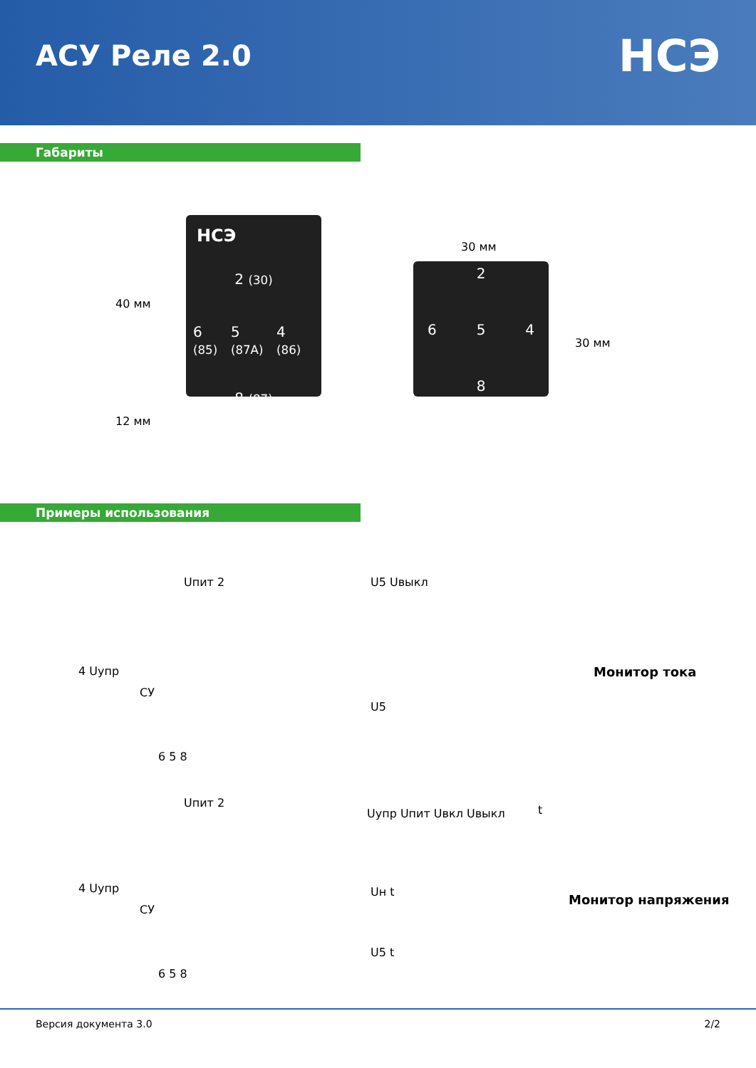АСУ Реле 2.0
НСЭ
Габариты
40 мм
12 мм
НСЭ
2 (30)
6 (85) 5 (87A) 4 (86)
8 (87)
30 мм
30 мм
2
6 5 4
8
Примеры использования
Uпит 2
4 Uупр
СУ
6 5 8
U5 Uвыкл
U5
t
Монитор тока
Uпит 2
4 Uупр
СУ
6 5 8
Uупр Uпит Uвкл Uвыкл
Uн t
U5 t
Монитор напряжения
Версия документа 3.0 2/2